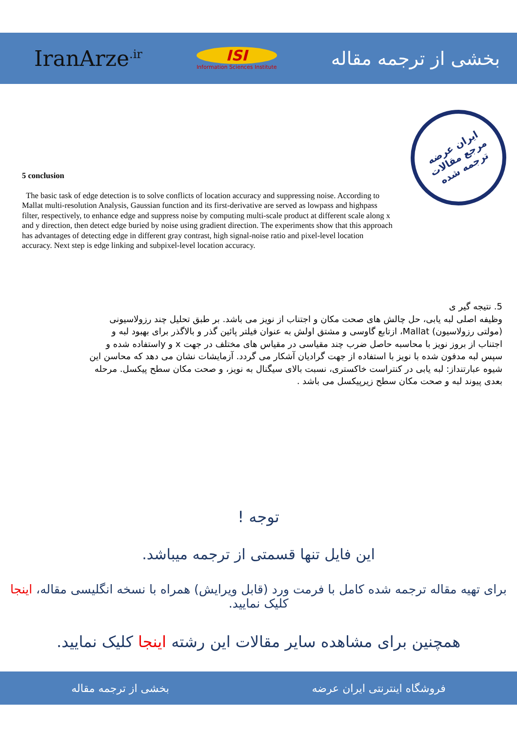IranArze<sup>.ir</sup>
ISI
Information Sciences Institute
بخشی از ترجمه مقاله
ایران عرضه
مرجع مقالات
ترجمه شده
5 conclusion
The basic task of edge detection is to solve conflicts of location accuracy and suppressing noise. According to Mallat multi-resolution Analysis, Gaussian function and its first-derivative are served as lowpass and highpass filter, respectively, to enhance edge and suppress noise by computing multi-scale product at different scale along x and y direction, then detect edge buried by noise using gradient direction. The experiments show that this approach has advantages of detecting edge in different gray contrast, high signal-noise ratio and pixel-level location accuracy. Next step is edge linking and subpixel-level location accuracy.
5. نتیجه گیر ی
وظیفه اصلی لبه یابی، حل چالش های صحت مکان و اجتناب از نویز می باشد. بر طبق تحلیل چند رزولاسیونی (مولتی رزولاسیون) Mallat، ازتابع گاوسی و مشتق اولش به عنوان فیلتر پائین گذر و بالاگذر برای بهبود لبه و اجتناب از بروز نویز با محاسبه حاصل ضرب چند مقیاسی در مقیاس های مختلف در جهت x و yاستفاده شده و سپس لبه مدفون شده با نویز با استفاده از جهت گرادیان آشکار می گردد. آزمایشات نشان می دهد که محاسن این شیوه عبارتنداز: لبه یابی در کنتراست خاکستری، نسبت بالای سیگنال به نویز، و صحت مکان سطح پیکسل. مرحله بعدی پیوند لبه و صحت مکان سطح زیرپیکسل می باشد .
توجه !
این فایل تنها قسمتی از ترجمه میباشد.
برای تهیه مقاله ترجمه شده کامل با فرمت ورد (قابل ویرایش) همراه با نسخه انگلیسی مقاله، اینجا کلیک نمایید.
همچنین برای مشاهده سایر مقالات این رشته اینجا کلیک نمایید.
فروشگاه اینترنتی ایران عرضه بخشی از ترجمه مقاله